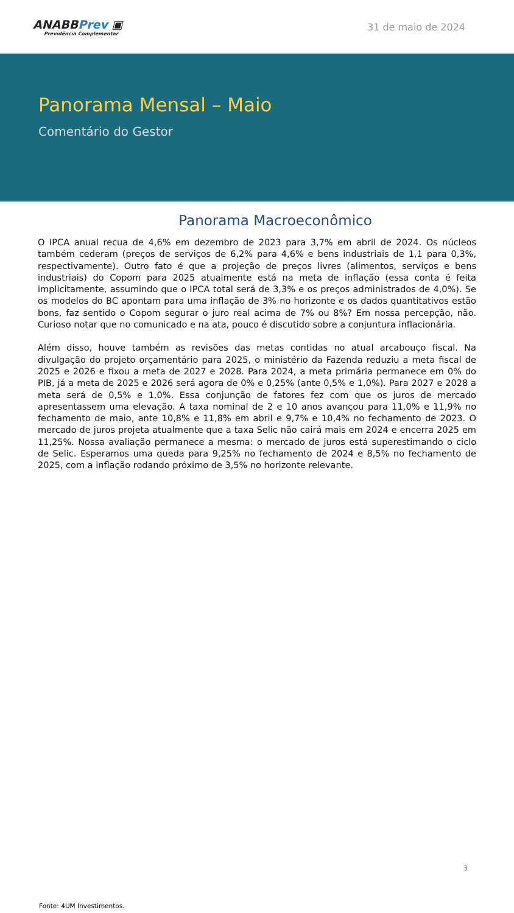ANABBPrev ▣
Previdência Complementar
31 de maio de 2024
Panorama Mensal – Maio
Comentário do Gestor
Panorama Macroeconômico
O IPCA anual recua de 4,6% em dezembro de 2023 para 3,7% em abril de 2024. Os núcleos também cederam (preços de serviços de 6,2% para 4,6% e bens industriais de 1,1 para 0,3%, respectivamente). Outro fato é que a projeção de preços livres (alimentos, serviços e bens industriais) do Copom para 2025 atualmente está na meta de inflação (essa conta é feita implicitamente, assumindo que o IPCA total será de 3,3% e os preços administrados de 4,0%). Se os modelos do BC apontam para uma inflação de 3% no horizonte e os dados quantitativos estão bons, faz sentido o Copom segurar o juro real acima de 7% ou 8%? Em nossa percepção, não. Curioso notar que no comunicado e na ata, pouco é discutido sobre a conjuntura inflacionária.
Além disso, houve também as revisões das metas contidas no atual arcabouço fiscal. Na divulgação do projeto orçamentário para 2025, o ministério da Fazenda reduziu a meta fiscal de 2025 e 2026 e fixou a meta de 2027 e 2028. Para 2024, a meta primária permanece em 0% do PIB, já a meta de 2025 e 2026 será agora de 0% e 0,25% (ante 0,5% e 1,0%). Para 2027 e 2028 a meta será de 0,5% e 1,0%. Essa conjunção de fatores fez com que os juros de mercado apresentassem uma elevação. A taxa nominal de 2 e 10 anos avançou para 11,0% e 11,9% no fechamento de maio, ante 10,8% e 11,8% em abril e 9,7% e 10,4% no fechamento de 2023. O mercado de juros projeta atualmente que a taxa Selic não cairá mais em 2024 e encerra 2025 em 11,25%. Nossa avaliação permanece a mesma: o mercado de juros está superestimando o ciclo de Selic. Esperamos uma queda para 9,25% no fechamento de 2024 e 8,5% no fechamento de 2025, com a inflação rodando próximo de 3,5% no horizonte relevante.
3
Fonte: 4UM Investimentos.